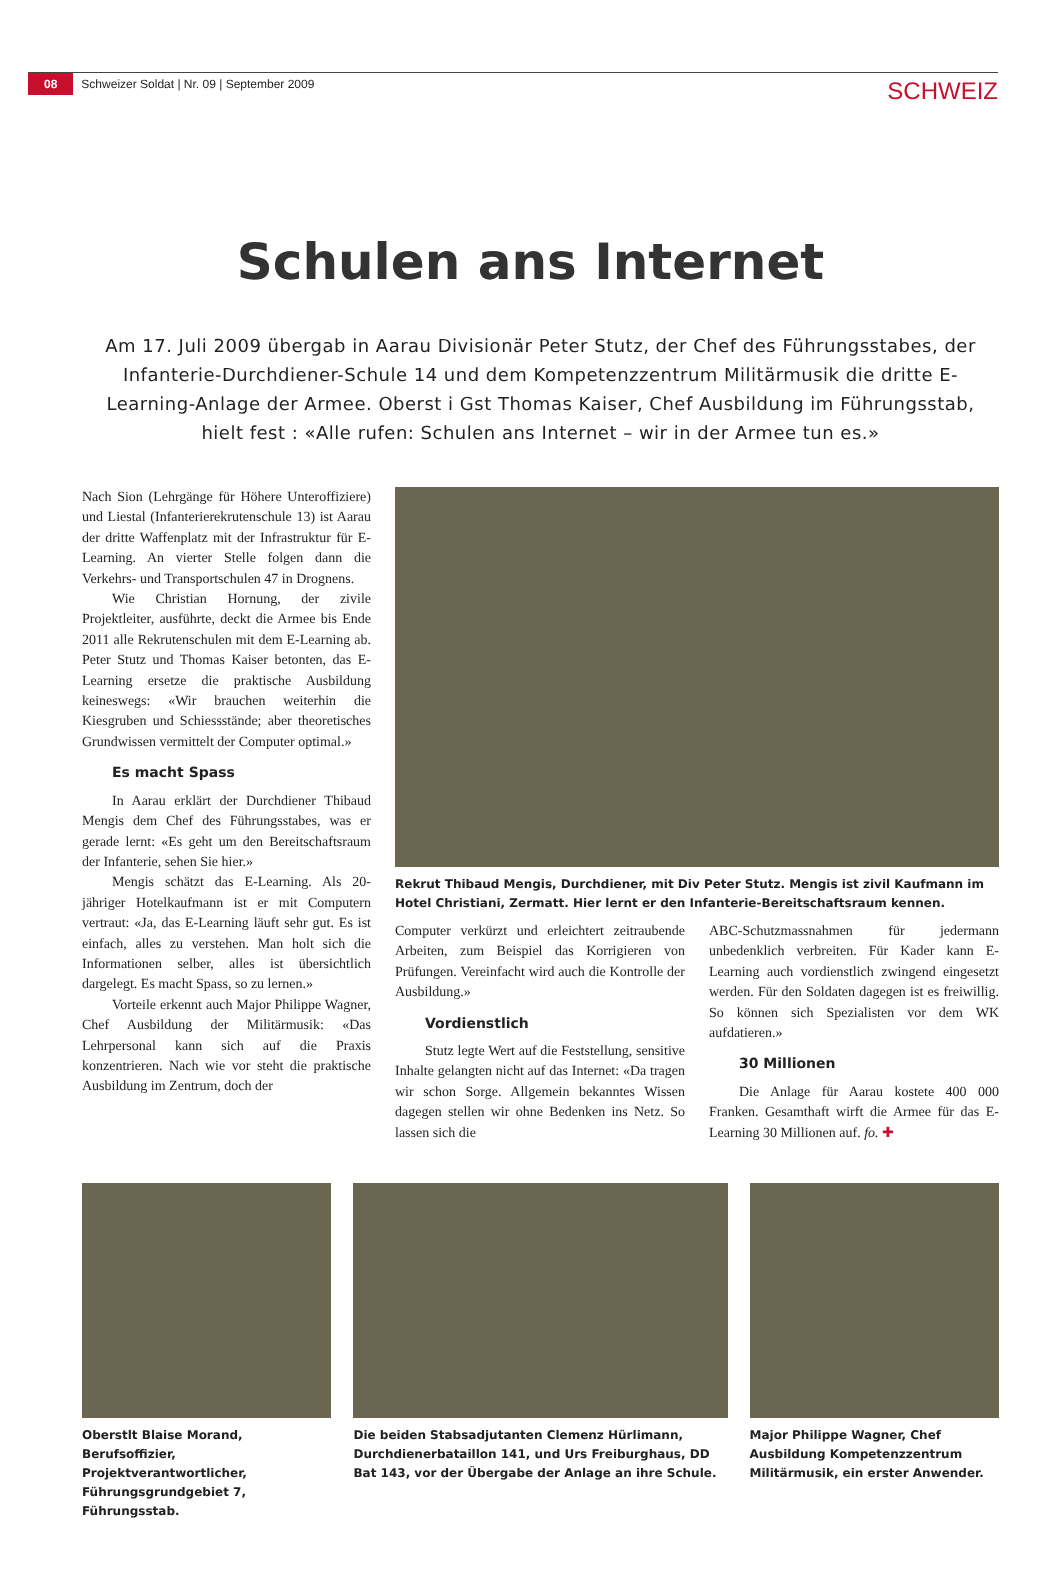08 Schweizer Soldat | Nr. 09 | September 2009 SCHWEIZ
Schulen ans Internet
Am 17. Juli 2009 übergab in Aarau Divisionär Peter Stutz, der Chef des Führungsstabes, der Infanterie-Durchdiener-Schule 14 und dem Kompetenzzentrum Militärmusik die dritte E-Learning-Anlage der Armee. Oberst i Gst Thomas Kaiser, Chef Ausbildung im Führungsstab, hielt fest : «Alle rufen: Schulen ans Internet – wir in der Armee tun es.»
Nach Sion (Lehrgänge für Höhere Unteroffiziere) und Liestal (Infanterierekrutenschule 13) ist Aarau der dritte Waffenplatz mit der Infrastruktur für E-Learning. An vierter Stelle folgen dann die Verkehrs- und Transportschulen 47 in Drognens.
Wie Christian Hornung, der zivile Projektleiter, ausführte, deckt die Armee bis Ende 2011 alle Rekrutenschulen mit dem E-Learning ab. Peter Stutz und Thomas Kaiser betonten, das E-Learning ersetze die praktische Ausbildung keineswegs: «Wir brauchen weiterhin die Kiesgruben und Schiessstände; aber theoretisches Grundwissen vermittelt der Computer optimal.»
Es macht Spass
In Aarau erklärt der Durchdiener Thibaud Mengis dem Chef des Führungsstabes, was er gerade lernt: «Es geht um den Bereitschaftsraum der Infanterie, sehen Sie hier.»
Mengis schätzt das E-Learning. Als 20-jähriger Hotelkaufmann ist er mit Computern vertraut: «Ja, das E-Learning läuft sehr gut. Es ist einfach, alles zu verstehen. Man holt sich die Informationen selber, alles ist übersichtlich dargelegt. Es macht Spass, so zu lernen.»
Vorteile erkennt auch Major Philippe Wagner, Chef Ausbildung der Militärmusik: «Das Lehrpersonal kann sich auf die Praxis konzentrieren. Nach wie vor steht die praktische Ausbildung im Zentrum, doch der
Rekrut Thibaud Mengis, Durchdiener, mit Div Peter Stutz. Mengis ist zivil Kaufmann im Hotel Christiani, Zermatt. Hier lernt er den Infanterie-Bereitschaftsraum kennen.
Computer verkürzt und erleichtert zeitraubende Arbeiten, zum Beispiel das Korrigieren von Prüfungen. Vereinfacht wird auch die Kontrolle der Ausbildung.»
Vordienstlich
Stutz legte Wert auf die Feststellung, sensitive Inhalte gelangten nicht auf das Internet: «Da tragen wir schon Sorge. Allgemein bekanntes Wissen dagegen stellen wir ohne Bedenken ins Netz. So lassen sich die
ABC-Schutzmassnahmen für jedermann unbedenklich verbreiten. Für Kader kann E-Learning auch vordienstlich zwingend eingesetzt werden. Für den Soldaten dagegen ist es freiwillig. So können sich Spezialisten vor dem WK aufdatieren.»
30 Millionen
Die Anlage für Aarau kostete 400 000 Franken. Gesamthaft wirft die Armee für das E-Learning 30 Millionen auf. fo. ✚
Oberstlt Blaise Morand, Berufsoffizier, Projektverantwortlicher, Führungsgrundgebiet 7, Führungsstab.
Die beiden Stabsadjutanten Clemenz Hürlimann, Durchdienerbataillon 141, und Urs Freiburghaus, DD Bat 143, vor der Übergabe der Anlage an ihre Schule.
Major Philippe Wagner, Chef Ausbildung Kompetenzzentrum Militärmusik, ein erster Anwender.